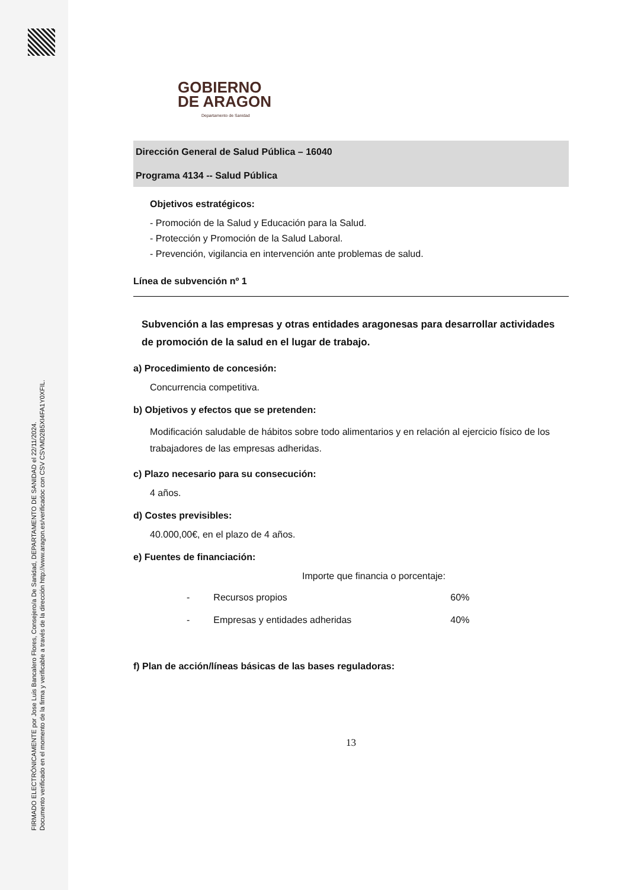FIRMADO ELECTRÓNICAMENTE por Jose Luis Bancalero Flores, Consejero/a De Sanidad, DEPARTAMENTO DE SANIDAD el 22/11/2024.
Documento verificado en el momento de la firma y verificable a través de la dirección http://www.aragon.es/verificadoc con CSV CSVMD2B5XI4FA1Y0XFIL.
GOBIERNO
DE ARAGON
Departamento de Sanidad
Dirección General de Salud Pública – 16040
Programa 4134 -- Salud Pública
Objetivos estratégicos:
- Promoción de la Salud y Educación para la Salud.
- Protección y Promoción de la Salud Laboral.
- Prevención, vigilancia en intervención ante problemas de salud.
Línea de subvención nº 1
Subvención a las empresas y otras entidades aragonesas para desarrollar actividades de promoción de la salud en el lugar de trabajo.
a) Procedimiento de concesión:
Concurrencia competitiva.
b) Objetivos y efectos que se pretenden:
Modificación saludable de hábitos sobre todo alimentarios y en relación al ejercicio físico de los trabajadores de las empresas adheridas.
c) Plazo necesario para su consecución:
4 años.
d) Costes previsibles:
40.000,00€, en el plazo de 4 años.
e) Fuentes de financiación:
Importe que financia o porcentaje:
| - | Recursos propios | 60% |
| - | Empresas y entidades adheridas | 40% |
f) Plan de acción/líneas básicas de las bases reguladoras:
13